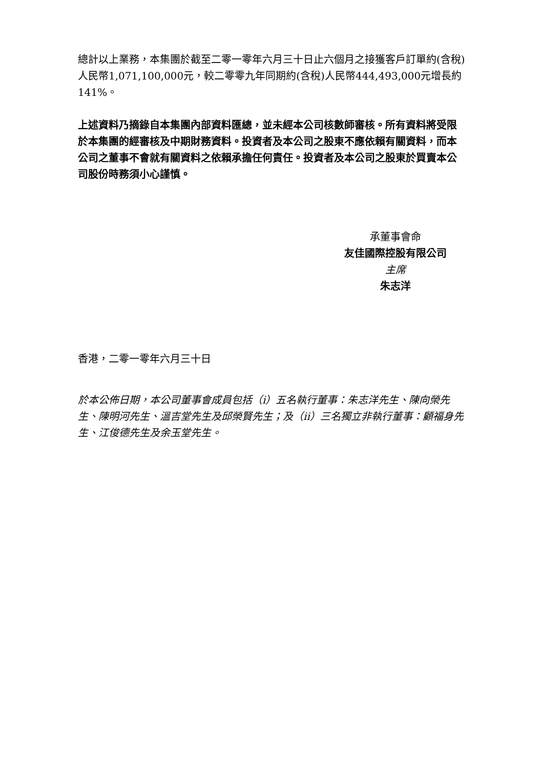總計以上業務，本集團於截至二零一零年六月三十日止六個月之接獲客戶訂單約(含稅)人民幣1,071,100,000元，較二零零九年同期約(含稅)人民幣444,493,000元增長約141%。
上述資料乃摘錄自本集團內部資料匯總，並未經本公司核數師審核。所有資料將受限於本集團的經審核及中期財務資料。投資者及本公司之股東不應依賴有關資料，而本公司之董事不會就有關資料之依賴承擔任何責任。投資者及本公司之股東於買賣本公司股份時務須小心謹慎。
承董事會命
友佳國際控股有限公司
主席
朱志洋
香港，二零一零年六月三十日
於本公佈日期，本公司董事會成員包括（i）五名執行董事：朱志洋先生、陳向榮先生、陳明河先生、溫吉堂先生及邱榮賢先生；及（ii）三名獨立非執行董事：顧福身先生、江俊德先生及余玉堂先生。